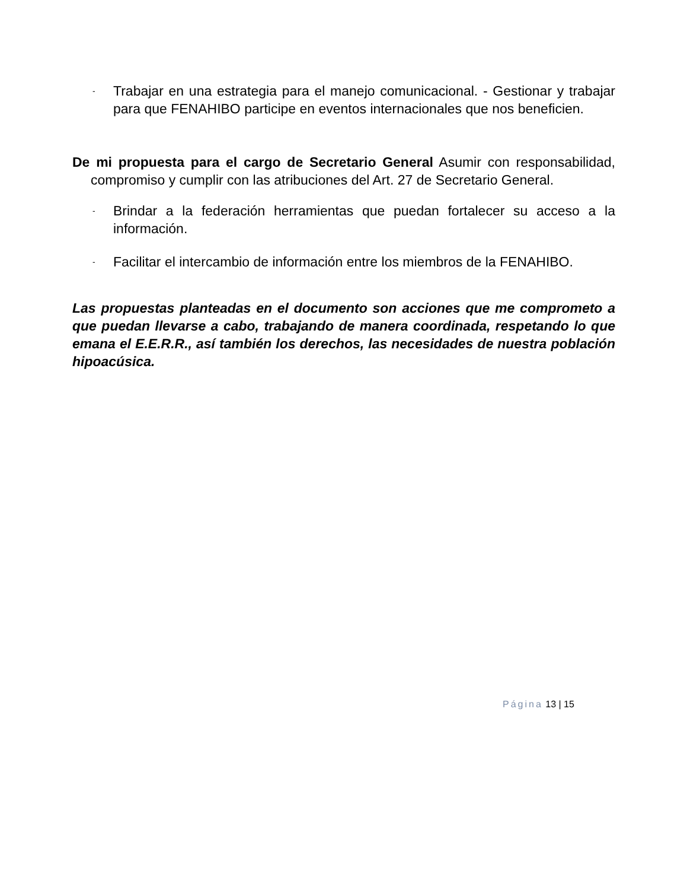-
Trabajar en una estrategia para el manejo comunicacional. - Gestionar y trabajar para que FENAHIBO participe en eventos internacionales que nos beneficien.
De mi propuesta para el cargo de Secretario General Asumir con responsabilidad, compromiso y cumplir con las atribuciones del Art. 27 de Secretario General.
-
Brindar a la federación herramientas que puedan fortalecer su acceso a la información.
-
Facilitar el intercambio de información entre los miembros de la FENAHIBO.
Las propuestas planteadas en el documento son acciones que me comprometo a que puedan llevarse a cabo, trabajando de manera coordinada, respetando lo que emana el E.E.R.R., así también los derechos, las necesidades de nuestra población hipoacúsica.
Página 13 | 15